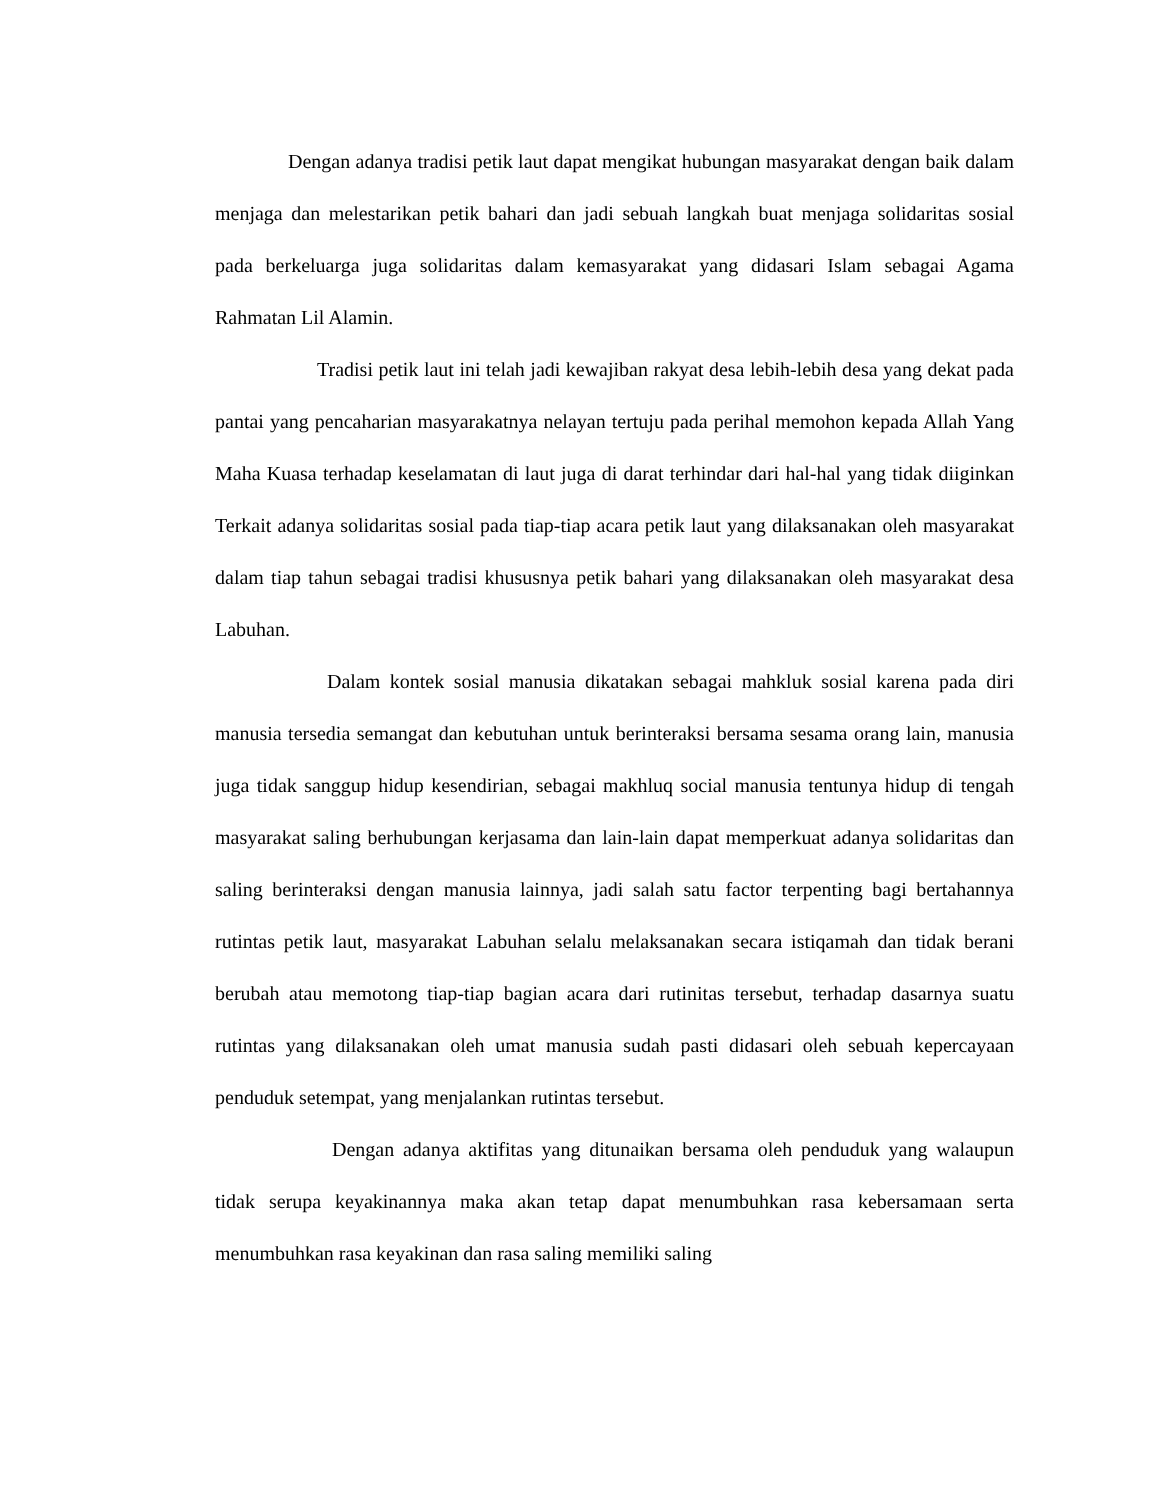Dengan adanya tradisi petik laut dapat mengikat hubungan masyarakat dengan baik dalam menjaga dan melestarikan petik bahari dan jadi sebuah langkah buat menjaga solidaritas sosial pada berkeluarga juga solidaritas dalam kemasyarakat yang didasari Islam sebagai Agama Rahmatan Lil Alamin.
Tradisi petik laut ini telah jadi kewajiban rakyat desa lebih-lebih desa yang dekat pada pantai yang pencaharian masyarakatnya nelayan tertuju pada perihal memohon kepada Allah Yang Maha Kuasa terhadap keselamatan di laut juga di darat terhindar dari hal-hal yang tidak diiginkan Terkait adanya solidaritas sosial pada tiap-tiap acara petik laut yang dilaksanakan oleh masyarakat dalam tiap tahun sebagai tradisi khususnya petik bahari yang dilaksanakan oleh masyarakat desa Labuhan.
Dalam kontek sosial manusia dikatakan sebagai mahkluk sosial karena pada diri manusia tersedia semangat dan kebutuhan untuk berinteraksi bersama sesama orang lain, manusia juga tidak sanggup hidup kesendirian, sebagai makhluq social manusia tentunya hidup di tengah masyarakat saling berhubungan kerjasama dan lain-lain dapat memperkuat adanya solidaritas dan saling berinteraksi dengan manusia lainnya, jadi salah satu factor terpenting bagi bertahannya rutintas petik laut, masyarakat Labuhan selalu melaksanakan secara istiqamah dan tidak berani berubah atau memotong tiap-tiap bagian acara dari rutinitas tersebut, terhadap dasarnya suatu rutintas yang dilaksanakan oleh umat manusia sudah pasti didasari oleh sebuah kepercayaan penduduk setempat, yang menjalankan rutintas tersebut.
Dengan adanya aktifitas yang ditunaikan bersama oleh penduduk yang walaupun tidak serupa keyakinannya maka akan tetap dapat menumbuhkan rasa kebersamaan serta menumbuhkan rasa keyakinan dan rasa saling memiliki saling